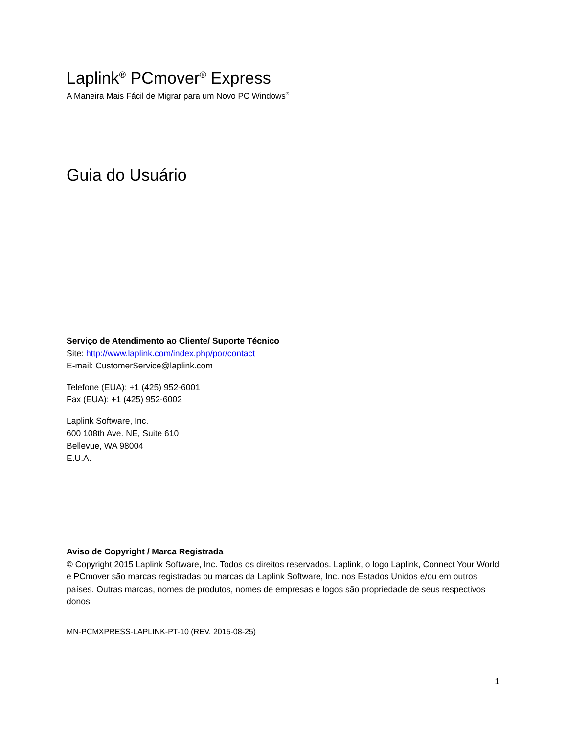Laplink<sup>®</sup> PCmover<sup>®</sup> Express
A Maneira Mais Fácil de Migrar para um Novo PC Windows<sup>®</sup>
Guia do Usuário
Serviço de Atendimento ao Cliente/ Suporte Técnico
Site: http://www.laplink.com/index.php/por/contact
E-mail: CustomerService@laplink.com
Telefone (EUA): +1 (425) 952-6001
Fax (EUA): +1 (425) 952-6002
Laplink Software, Inc.
600 108th Ave. NE, Suite 610
Bellevue, WA 98004
E.U.A.
Aviso de Copyright / Marca Registrada
© Copyright 2015 Laplink Software, Inc. Todos os direitos reservados. Laplink, o logo Laplink, Connect Your World e PCmover são marcas registradas ou marcas da Laplink Software, Inc. nos Estados Unidos e/ou em outros países. Outras marcas, nomes de produtos, nomes de empresas e logos são propriedade de seus respectivos donos.
MN-PCMXPRESS-LAPLINK-PT-10 (REV. 2015-08-25)
1